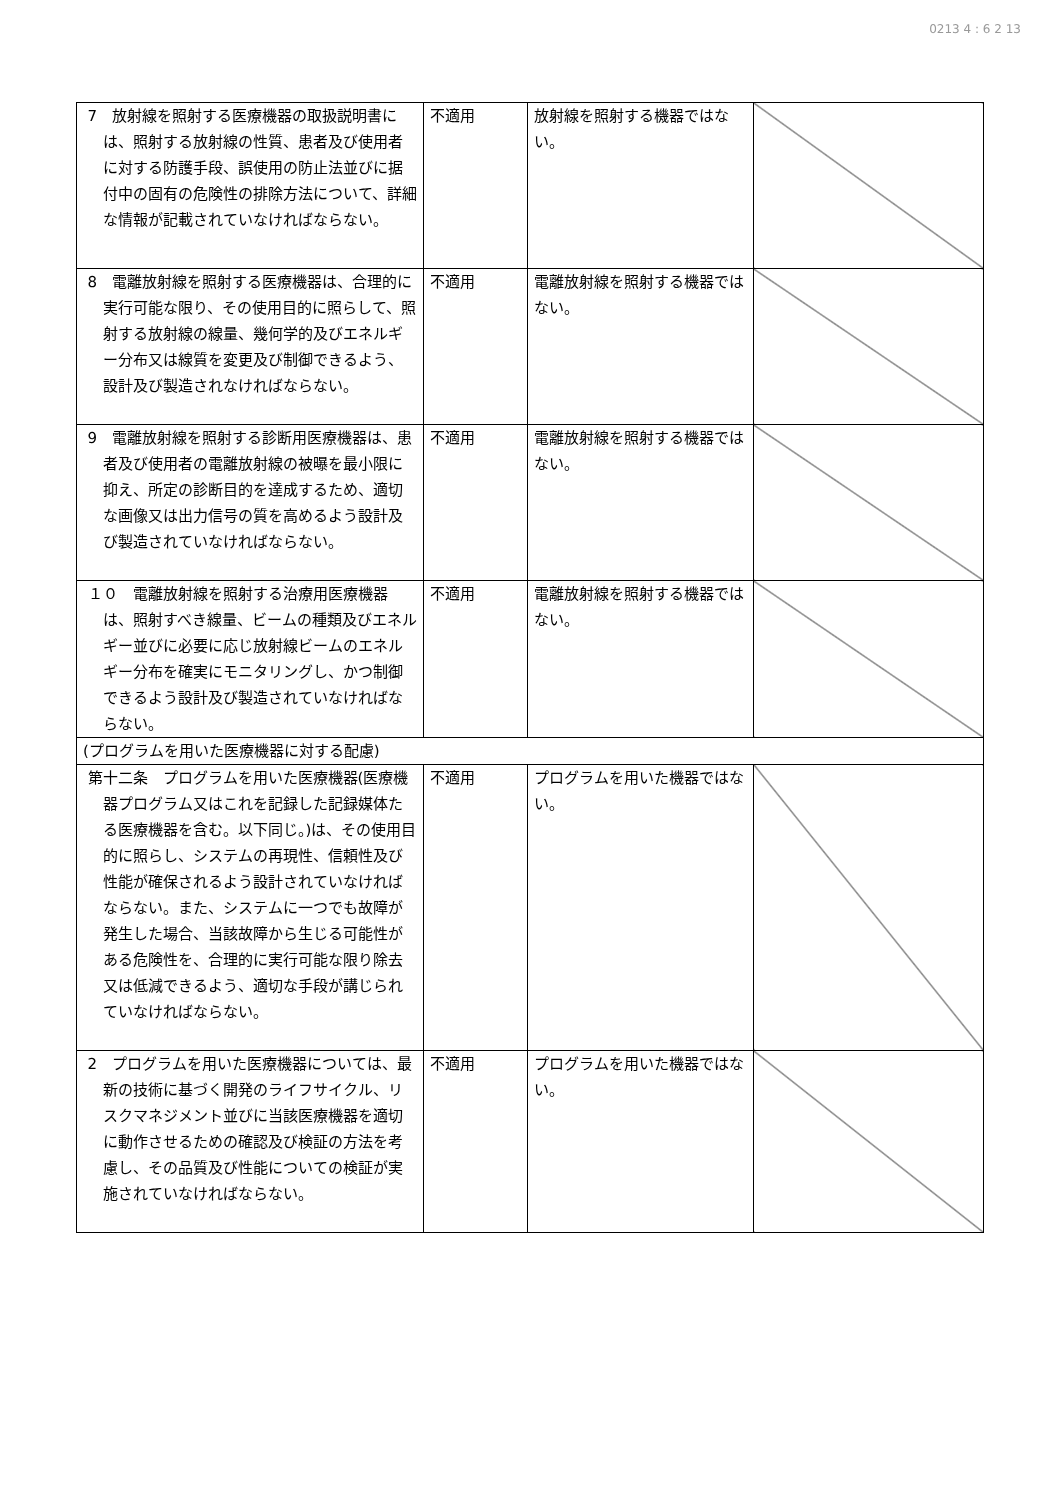0213 4 : 6 2 13
| 7 放射線を照射する医療機器の取扱説明書には、照射する放射線の性質、患者及び使用者に対する防護手段、誤使用の防止法並びに据付中の固有の危険性の排除方法について、詳細な情報が記載されていなければならない。 | 不適用 | 放射線を照射する機器ではない。 | |
| 8 電離放射線を照射する医療機器は、合理的に実行可能な限り、その使用目的に照らして、照射する放射線の線量、幾何学的及びエネルギー分布又は線質を変更及び制御できるよう、設計及び製造されなければならない。 | 不適用 | 電離放射線を照射する機器ではない。 | |
| 9 電離放射線を照射する診断用医療機器は、患者及び使用者の電離放射線の被曝を最小限に抑え、所定の診断目的を達成するため、適切な画像又は出力信号の質を高めるよう設計及び製造されていなければならない。 | 不適用 | 電離放射線を照射する機器ではない。 | |
| １０ 電離放射線を照射する治療用医療機器は、照射すべき線量、ビームの種類及びエネルギー並びに必要に応じ放射線ビームのエネルギー分布を確実にモニタリングし、かつ制御できるよう設計及び製造されていなければならない。 | 不適用 | 電離放射線を照射する機器ではない。 | |
| (プログラムを用いた医療機器に対する配慮) | | | |
| 第十二条 プログラムを用いた医療機器(医療機器プログラム又はこれを記録した記録媒体たる医療機器を含む。以下同じ。)は、その使用目的に照らし、システムの再現性、信頼性及び性能が確保されるよう設計されていなければならない。また、システムに一つでも故障が発生した場合、当該故障から生じる可能性がある危険性を、合理的に実行可能な限り除去又は低減できるよう、適切な手段が講じられていなければならない。 | 不適用 | プログラムを用いた機器ではない。 | |
| 2 プログラムを用いた医療機器については、最新の技術に基づく開発のライフサイクル、リスクマネジメント並びに当該医療機器を適切に動作させるための確認及び検証の方法を考慮し、その品質及び性能についての検証が実施されていなければならない。 | 不適用 | プログラムを用いた機器ではない。 | |